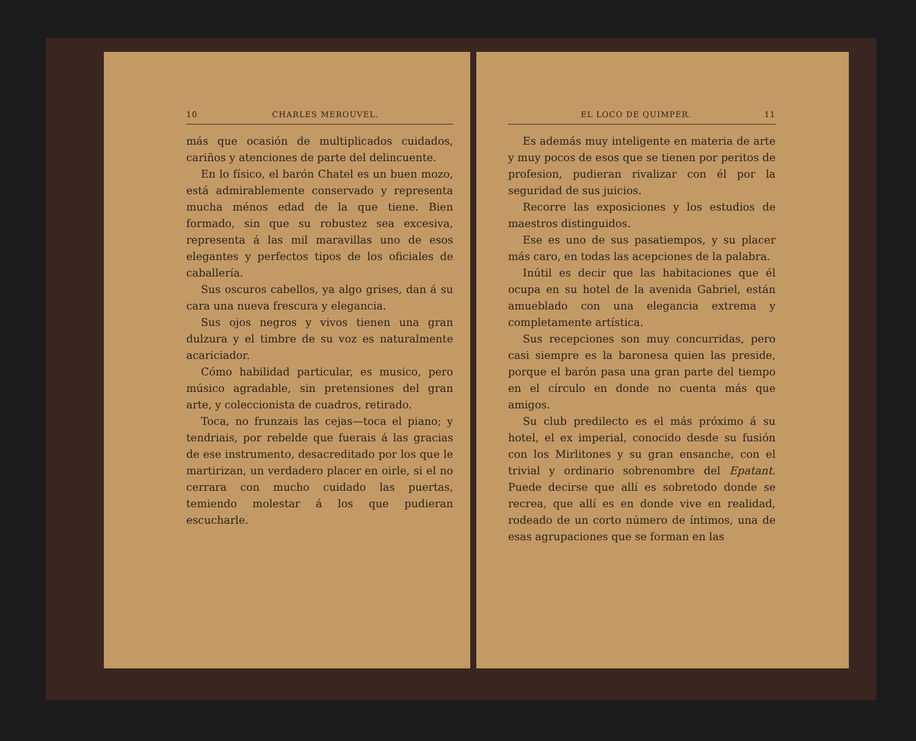10 CHARLES MEROUVEL.
más que ocasión de multiplicados cuidados, cariños y atenciones de parte del delincuente.
En lo físico, el barón Chatel es un buen mozo, está admirablemente conservado y representa mucha ménos edad de la que tiene. Bien formado, sin que su robustez sea excesiva, representa á las mil maravillas uno de esos elegantes y perfectos tipos de los oficiales de caballería.
Sus oscuros cabellos, ya algo grises, dan á su cara una nueva frescura y elegancia.
Sus ojos negros y vivos tienen una gran dulzura y el timbre de su voz es naturalmente acariciador.
Cómo habilidad particular, es musico, pero músico agradable, sin pretensiones del gran arte, y coleccionista de cuadros, retirado.
Toca, no frunzais las cejas—toca el piano; y tendriais, por rebelde que fuerais á las gracias de ese instrumento, desacreditado por los que le martirizan, un verdadero placer en oirle, si el no cerrara con mucho cuidado las puertas, temiendo molestar á los que pudieran escucharle.
EL LOCO DE QUIMPER. 11
Es además muy inteligente en materia de arte y muy pocos de esos que se tienen por peritos de profesion, pudieran rivalizar con él por la seguridad de sus juicios.
Recorre las exposiciones y los estudios de maestros distinguidos.
Ese es uno de sus pasatiempos, y su placer más caro, en todas las acepciones de la palabra.
Inútil es decir que las habitaciones que él ocupa en su hotel de la avenida Gabriel, están amueblado con una elegancia extrema y completamente artística.
Sus recepciones son muy concurridas, pero casi siempre es la baronesa quien las preside, porque el barón pasa una gran parte del tiempo en el círculo en donde no cuenta más que amigos.
Su club predilecto es el más próximo á su hotel, el ex imperial, conocido desde su fusión con los Mirlitones y su gran ensanche, con el trivial y ordinario sobrenombre del Epatant. Puede decirse que allí es sobretodo donde se recrea, que allí es en donde vive en realidad, rodeado de un corto número de íntimos, una de esas agrupaciones que se forman en las